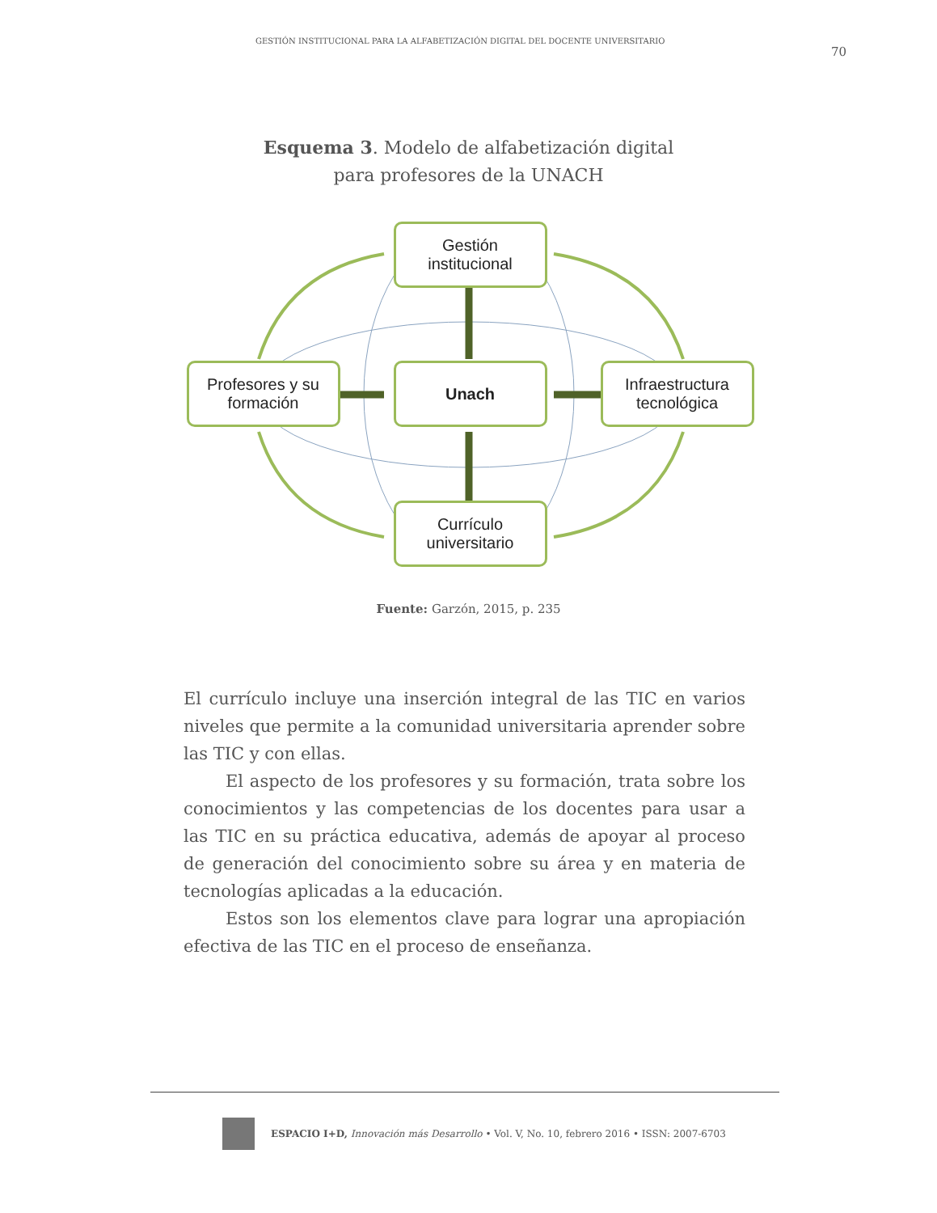GESTIÓN INSTITUCIONAL PARA LA ALFABETIZACIÓN DIGITAL DEL DOCENTE UNIVERSITARIO 70
Esquema 3. Modelo de alfabetización digital
para profesores de la UNACH
Gestión
institucional
Profesores y su
formación
Unach
Infraestructura
tecnológica
Currículo
universitario
Fuente: Garzón, 2015, p. 235
El currículo incluye una inserción integral de las TIC en varios niveles que permite a la comunidad universitaria aprender sobre las TIC y con ellas.
El aspecto de los profesores y su formación, trata sobre los conocimientos y las competencias de los docentes para usar a las TIC en su práctica educativa, además de apoyar al proceso de generación del conocimiento sobre su área y en materia de tecnologías aplicadas a la educación.
Estos son los elementos clave para lograr una apropiación efectiva de las TIC en el proceso de enseñanza.
ESPACIO I+D, Innovación más Desarrollo • Vol. V, No. 10, febrero 2016 • ISSN: 2007-6703